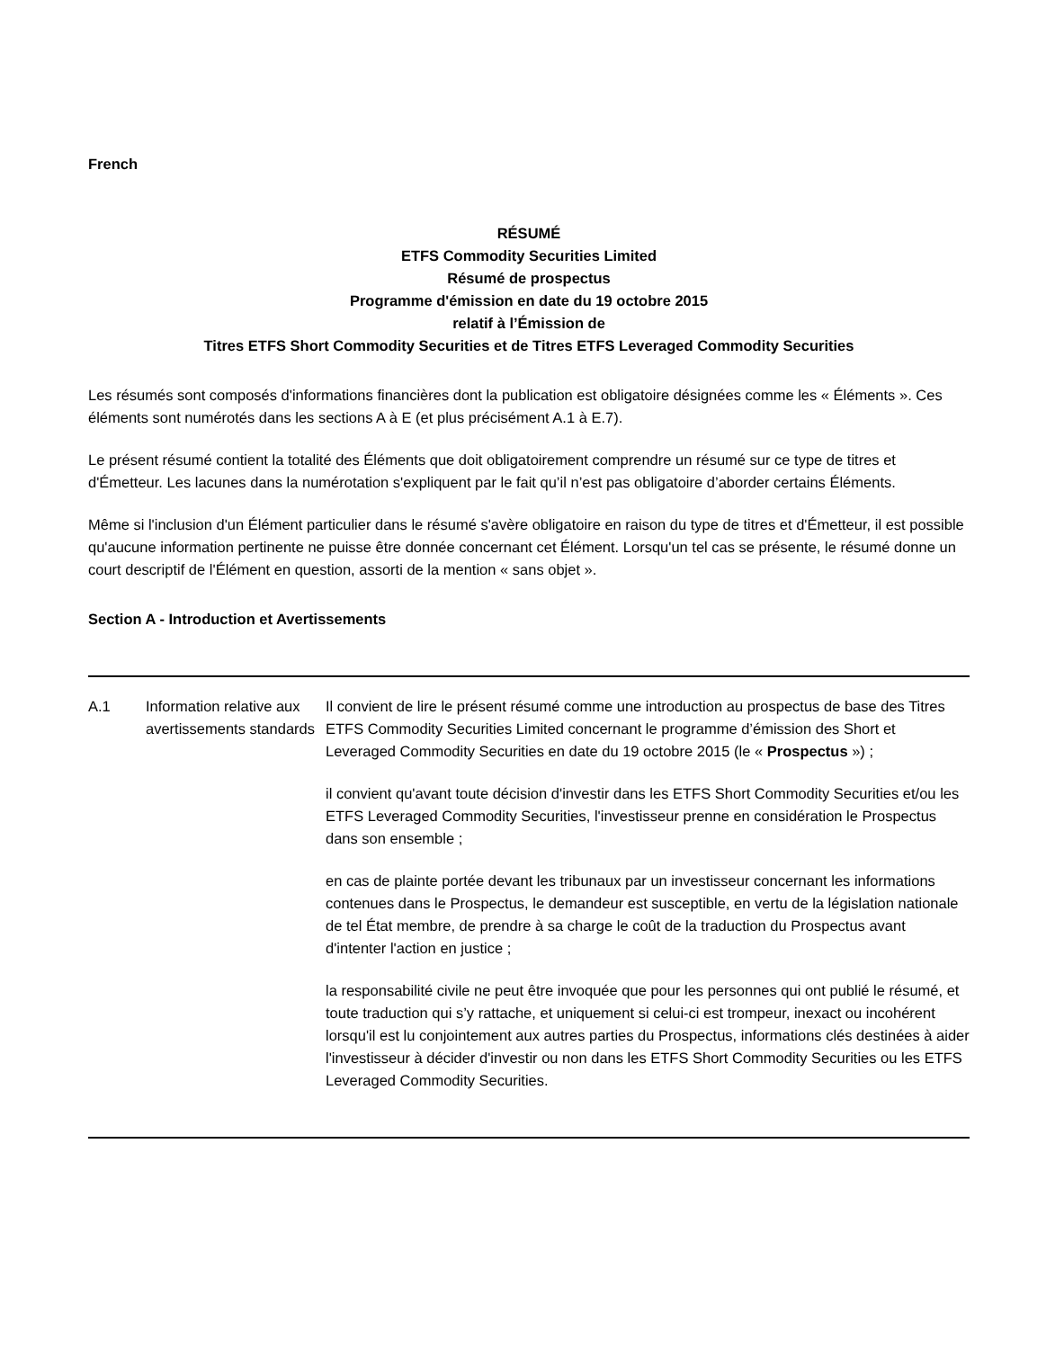French
RÉSUMÉ
ETFS Commodity Securities Limited
Résumé de prospectus
Programme d'émission en date du 19 octobre 2015
relatif à l’Émission de
Titres ETFS Short Commodity Securities et de Titres ETFS Leveraged Commodity Securities
Les résumés sont composés d'informations financières dont la publication est obligatoire désignées comme les « Éléments ». Ces éléments sont numérotés dans les sections A à E (et plus précisément A.1 à E.7).
Le présent résumé contient la totalité des Éléments que doit obligatoirement comprendre un résumé sur ce type de titres et d'Émetteur. Les lacunes dans la numérotation s'expliquent par le fait qu’il n’est pas obligatoire d’aborder certains Éléments.
Même si l'inclusion d'un Élément particulier dans le résumé s'avère obligatoire en raison du type de titres et d'Émetteur, il est possible qu'aucune information pertinente ne puisse être donnée concernant cet Élément. Lorsqu'un tel cas se présente, le résumé donne un court descriptif de l'Élément en question, assorti de la mention « sans objet ».
Section A - Introduction et Avertissements
| A.1 | Information relative aux avertissements standards | Il convient de lire le présent résumé comme une introduction au prospectus de base des Titres ETFS Commodity Securities Limited concernant le programme d’émission des Short et Leveraged Commodity Securities en date du 19 octobre 2015 (le « Prospectus ») ; il convient qu'avant toute décision d'investir dans les ETFS Short Commodity Securities et/ou les ETFS Leveraged Commodity Securities, l'investisseur prenne en considération le Prospectus dans son ensemble ; en cas de plainte portée devant les tribunaux par un investisseur concernant les informations contenues dans le Prospectus, le demandeur est susceptible, en vertu de la législation nationale de tel État membre, de prendre à sa charge le coût de la traduction du Prospectus avant d'intenter l'action en justice ; la responsabilité civile ne peut être invoquée que pour les personnes qui ont publié le résumé, et toute traduction qui s’y rattache, et uniquement si celui-ci est trompeur, inexact ou incohérent lorsqu'il est lu conjointement aux autres parties du Prospectus, informations clés destinées à aider l'investisseur à décider d'investir ou non dans les ETFS Short Commodity Securities ou les ETFS Leveraged Commodity Securities. |